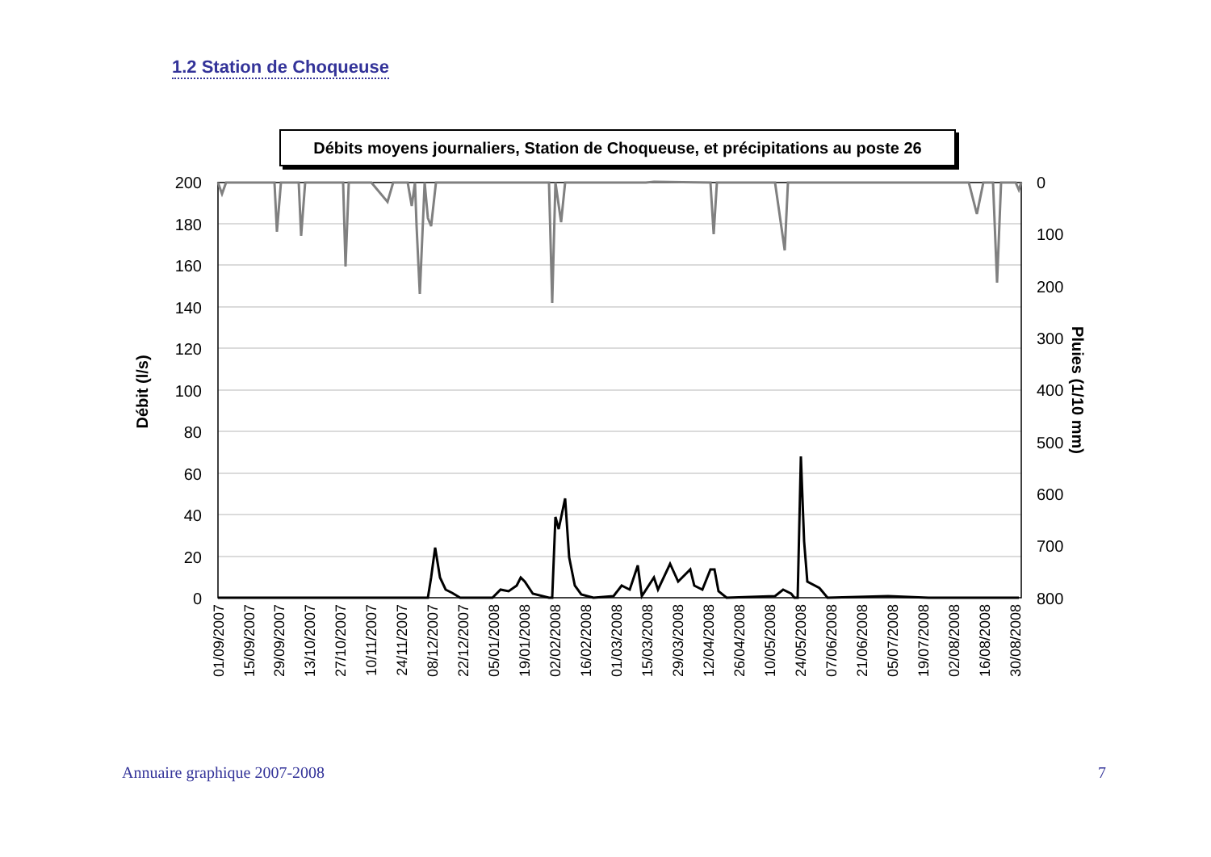1.2 Station de Choqueuse
Débits moyens journaliers, Station de Choqueuse, et précipitations au poste 26
200
180
160
140
120
100
80
60
40
20
0
0
100
200
300
400
500
600
700
800
Débit (l/s)
Pluies (1/10 mm)
01/09/2007
15/09/2007
29/09/2007
13/10/2007
27/10/2007
10/11/2007
24/11/2007
08/12/2007
22/12/2007
05/01/2008
19/01/2008
02/02/2008
16/02/2008
01/03/2008
15/03/2008
29/03/2008
12/04/2008
26/04/2008
10/05/2008
24/05/2008
07/06/2008
21/06/2008
05/07/2008
19/07/2008
02/08/2008
16/08/2008
30/08/2008
Annuaire graphique 2007-2008 7